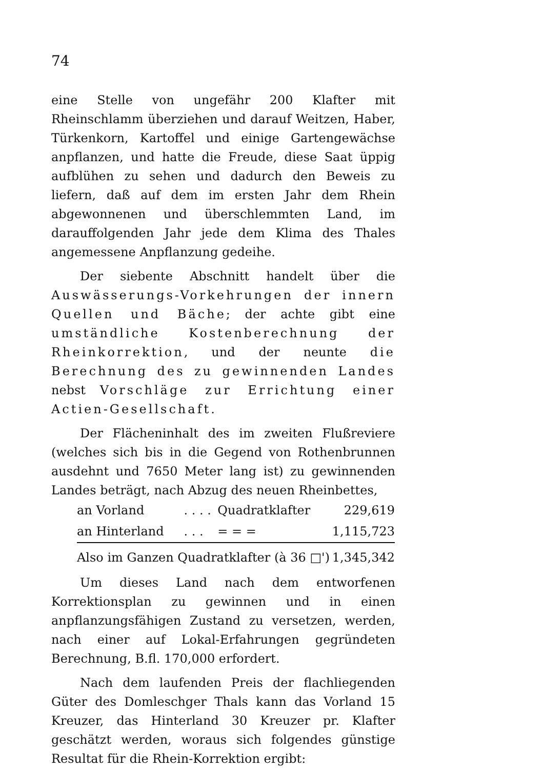74
eine Stelle von ungefähr 200 Klafter mit Rheinschlamm überziehen und darauf Weitzen, Haber, Türkenkorn, Kartoffel und einige Gartengewächse anpflanzen, und hatte die Freude, diese Saat üppig aufblühen zu sehen und dadurch den Beweis zu liefern, daß auf dem im ersten Jahr dem Rhein abgewonnenen und überschlemmten Land, im darauffolgenden Jahr jede dem Klima des Thales angemessene Anpflanzung gedeihe.
Der siebente Abschnitt handelt über die Auswässerungs-Vorkehrungen der innern Quellen und Bäche; der achte gibt eine umständliche Kostenberechnung der Rheinkorrektion, und der neunte die Berechnung des zu gewinnenden Landes nebst Vorschläge zur Errichtung einer Actien-Gesellschaft.
Der Flächeninhalt des im zweiten Flußreviere (welches sich bis in die Gegend von Rothenbrunnen ausdehnt und 7650 Meter lang ist) zu gewinnenden Landes beträgt, nach Abzug des neuen Rheinbettes,
| an Vorland | . . . . | Quadratklafter | 229,619 |
| an Hinterland | . . . | = = = | 1,115,723 |
| Also im Ganzen Quadratklafter (à 36 □') | | | 1,345,342 |
Um dieses Land nach dem entworfenen Korrektionsplan zu gewinnen und in einen anpflanzungsfähigen Zustand zu versetzen, werden, nach einer auf Lokal-Erfahrungen gegründeten Berechnung, B.fl. 170,000 erfordert.
Nach dem laufenden Preis der flachliegenden Güter des Domleschger Thals kann das Vorland 15 Kreuzer, das Hinterland 30 Kreuzer pr. Klafter geschätzt werden, woraus sich folgendes günstige Resultat für die Rhein-Korrektion ergibt: